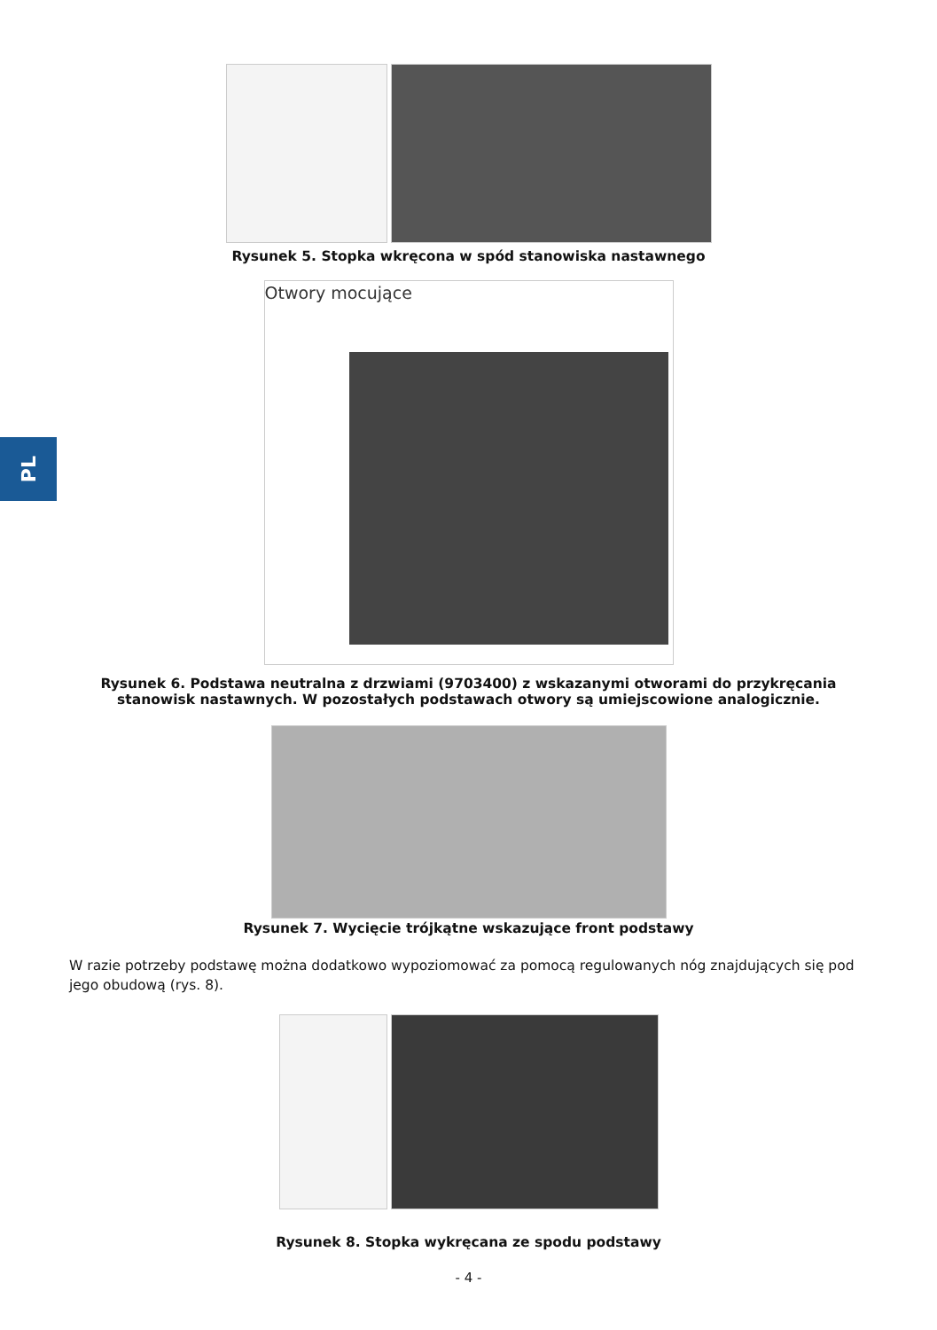PL
Rysunek 5. Stopka wkręcona w spód stanowiska nastawnego
Otwory mocujące
Rysunek 6. Podstawa neutralna z drzwiami (9703400) z wskazanymi otworami do przykręcania stanowisk nastawnych. W pozostałych podstawach otwory są umiejscowione analogicznie.
Rysunek 7. Wycięcie trójkątne wskazujące front podstawy
W razie potrzeby podstawę można dodatkowo wypoziomować za pomocą regulowanych nóg znajdujących się pod jego obudową (rys. 8).
Rysunek 8. Stopka wykręcana ze spodu podstawy
- 4 -